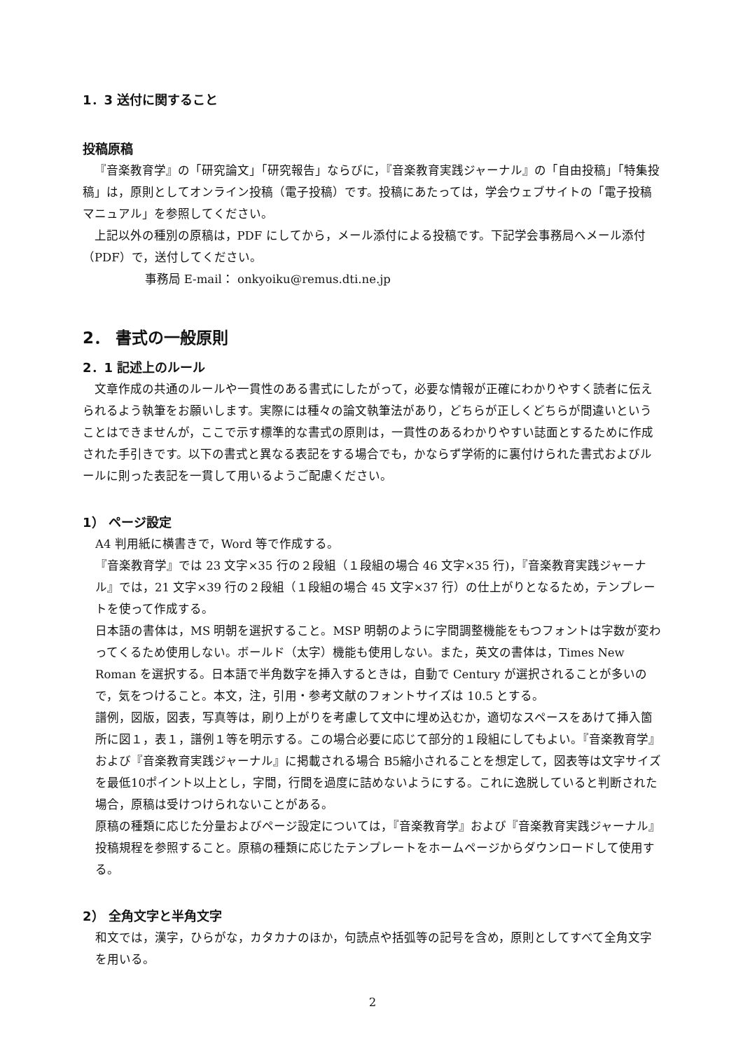1．3 送付に関すること
投稿原稿
『音楽教育学』の「研究論文」「研究報告」ならびに，『音楽教育実践ジャーナル』の「自由投稿」「特集投稿」は，原則としてオンライン投稿（電子投稿）です。投稿にあたっては，学会ウェブサイトの「電子投稿マニュアル」を参照してください。
上記以外の種別の原稿は，PDF にしてから，メール添付による投稿です。下記学会事務局へメール添付（PDF）で，送付してください。
事務局 E-mail： onkyoiku@remus.dti.ne.jp
2． 書式の一般原則
2．1 記述上のルール
文章作成の共通のルールや一貫性のある書式にしたがって，必要な情報が正確にわかりやすく読者に伝えられるよう執筆をお願いします。実際には種々の論文執筆法があり，どちらが正しくどちらが間違いということはできませんが，ここで示す標準的な書式の原則は，一貫性のあるわかりやすい誌面とするために作成された手引きです。以下の書式と異なる表記をする場合でも，かならず学術的に裏付けられた書式およびルールに則った表記を一貫して用いるようご配慮ください。
1） ページ設定
A4 判用紙に横書きで，Word 等で作成する。
『音楽教育学』では 23 文字×35 行の２段組（１段組の場合 46 文字×35 行)，『音楽教育実践ジャーナル』では，21 文字×39 行の２段組（１段組の場合 45 文字×37 行）の仕上がりとなるため，テンプレートを使って作成する。
日本語の書体は，MS 明朝を選択すること。MSP 明朝のように字間調整機能をもつフォントは字数が変わってくるため使用しない。ボールド（太字）機能も使用しない。また，英文の書体は，Times New Roman を選択する。日本語で半角数字を挿入するときは，自動で Century が選択されることが多いので，気をつけること。本文，注，引用・参考文献のフォントサイズは 10.5 とする。
譜例，図版，図表，写真等は，刷り上がりを考慮して文中に埋め込むか，適切なスペースをあけて挿入箇所に図１，表１，譜例１等を明示する。この場合必要に応じて部分的１段組にしてもよい。『音楽教育学』および『音楽教育実践ジャーナル』に掲載される場合 B5縮小されることを想定して，図表等は文字サイズを最低10ポイント以上とし，字間，行間を過度に詰めないようにする。これに逸脱していると判断された場合，原稿は受けつけられないことがある。
原稿の種類に応じた分量およびページ設定については，『音楽教育学』および『音楽教育実践ジャーナル』投稿規程を参照すること。原稿の種類に応じたテンプレートをホームページからダウンロードして使用する。
2） 全角文字と半角文字
和文では，漢字，ひらがな，カタカナのほか，句読点や括弧等の記号を含め，原則としてすべて全角文字を用いる。
2